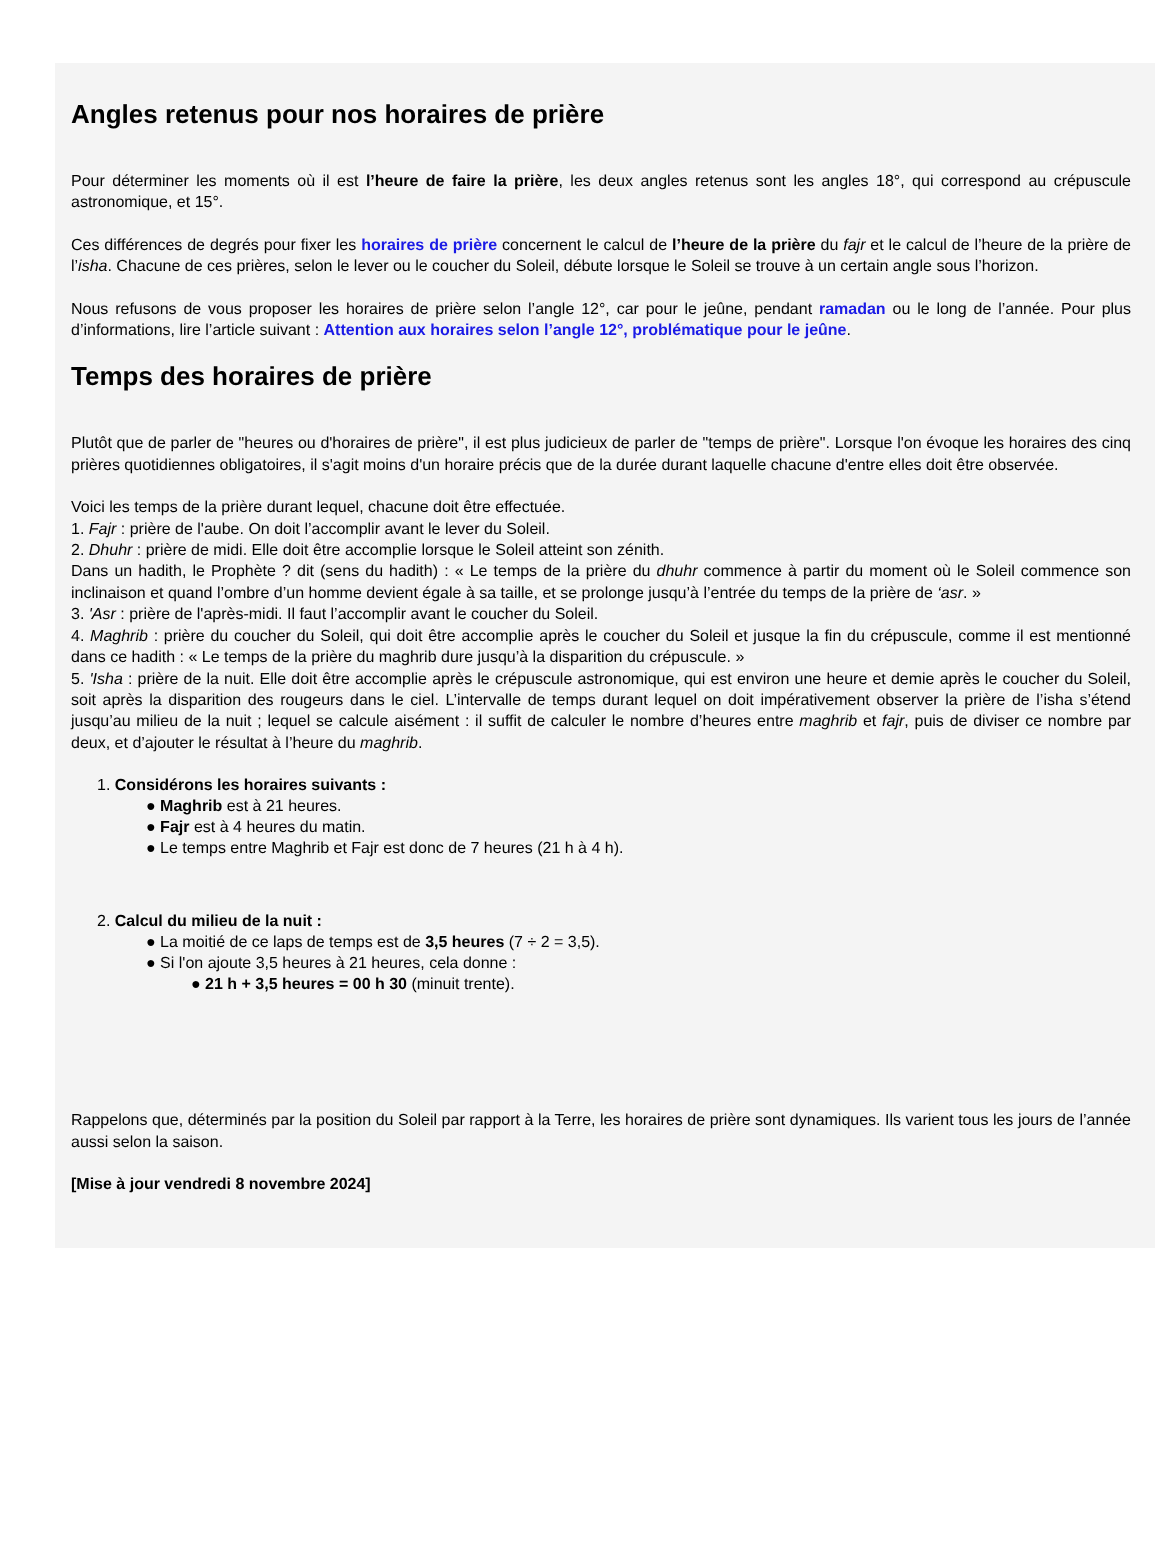Angles retenus pour nos horaires de prière
Pour déterminer les moments où il est l’heure de faire la prière, les deux angles retenus sont les angles 18°, qui correspond au crépuscule astronomique, et 15°.
Ces différences de degrés pour fixer les horaires de prière concernent le calcul de l’heure de la prière du fajr et le calcul de l’heure de la prière de l’isha. Chacune de ces prières, selon le lever ou le coucher du Soleil, débute lorsque le Soleil se trouve à un certain angle sous l’horizon.
Nous refusons de vous proposer les horaires de prière selon l’angle 12°, car pour le jeûne, pendant ramadan ou le long de l’année. Pour plus d’informations, lire l’article suivant : Attention aux horaires selon l’angle 12°, problématique pour le jeûne.
Temps des horaires de prière
Plutôt que de parler de "heures ou d'horaires de prière", il est plus judicieux de parler de "temps de prière". Lorsque l'on évoque les horaires des cinq prières quotidiennes obligatoires, il s'agit moins d'un horaire précis que de la durée durant laquelle chacune d'entre elles doit être observée.
Voici les temps de la prière durant lequel, chacune doit être effectuée.
1. Fajr : prière de l'aube. On doit l’accomplir avant le lever du Soleil.
2. Dhuhr : prière de midi. Elle doit être accomplie lorsque le Soleil atteint son zénith.
Dans un hadith, le Prophète ? dit (sens du hadith) : « Le temps de la prière du dhuhr commence à partir du moment où le Soleil commence son inclinaison et quand l’ombre d’un homme devient égale à sa taille, et se prolonge jusqu’à l’entrée du temps de la prière de ‘asr. »
3. 'Asr : prière de l'après-midi. Il faut l’accomplir avant le coucher du Soleil.
4. Maghrib : prière du coucher du Soleil, qui doit être accomplie après le coucher du Soleil et jusque la fin du crépuscule, comme il est mentionné dans ce hadith : « Le temps de la prière du maghrib dure jusqu’à la disparition du crépuscule. »
5. 'Isha : prière de la nuit. Elle doit être accomplie après le crépuscule astronomique, qui est environ une heure et demie après le coucher du Soleil, soit après la disparition des rougeurs dans le ciel. L’intervalle de temps durant lequel on doit impérativement observer la prière de l’isha s’étend jusqu’au milieu de la nuit ; lequel se calcule aisément : il suffit de calculer le nombre d’heures entre maghrib et fajr, puis de diviser ce nombre par deux, et d’ajouter le résultat à l’heure du maghrib.
1. Considérons les horaires suivants :
● Maghrib est à 21 heures.
● Fajr est à 4 heures du matin.
● Le temps entre Maghrib et Fajr est donc de 7 heures (21 h à 4 h).
2. Calcul du milieu de la nuit :
● La moitié de ce laps de temps est de 3,5 heures (7 ÷ 2 = 3,5).
● Si l'on ajoute 3,5 heures à 21 heures, cela donne :
● 21 h + 3,5 heures = 00 h 30 (minuit trente).
Rappelons que, déterminés par la position du Soleil par rapport à la Terre, les horaires de prière sont dynamiques. Ils varient tous les jours de l’année aussi selon la saison.
[Mise à jour vendredi 8 novembre 2024]